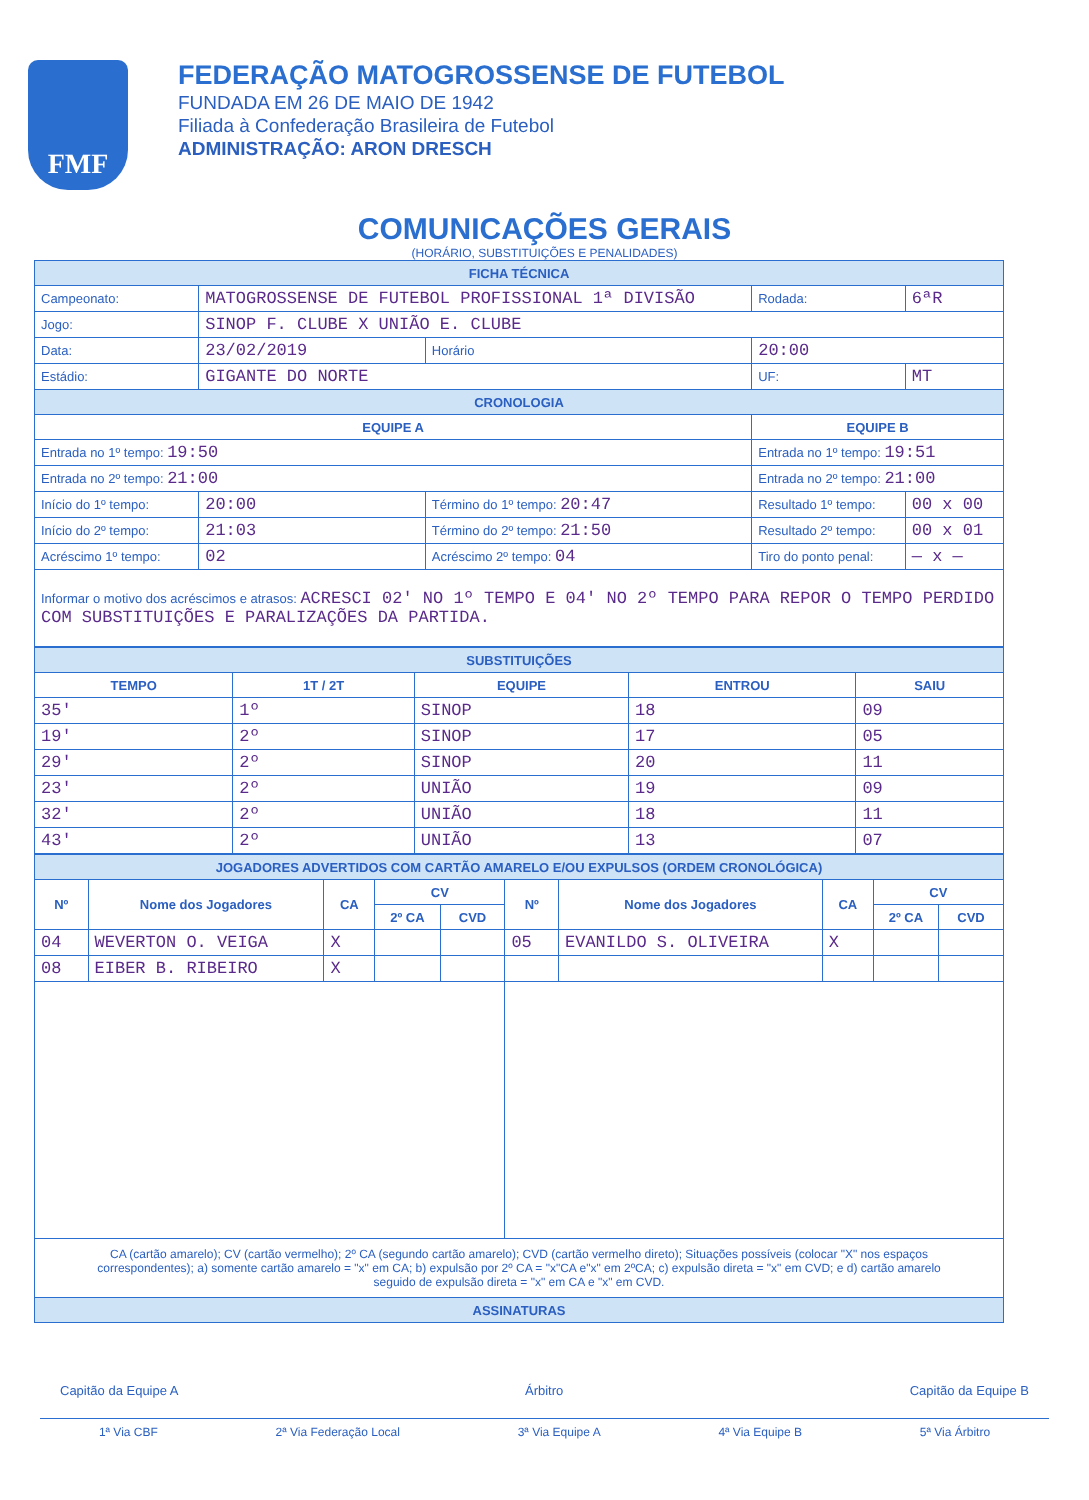FMF
FEDERAÇÃO MATOGROSSENSE DE FUTEBOL
FUNDADA EM 26 DE MAIO DE 1942
Filiada à Confederação Brasileira de Futebol
ADMINISTRAÇÃO: ARON DRESCH
COMUNICAÇÕES GERAIS
(HORÁRIO, SUBSTITUIÇÕES E PENALIDADES)
| FICHA TÉCNICA | | | | | |
| --- | --- | --- | --- | --- | --- |
| Campeonato: | MATOGROSSENSE DE FUTEBOL PROFISSIONAL 1ª DIVISÃO | | | Rodada: | 6ªR |
| Jogo: | SINOP F. CLUBE X UNIÃO E. CLUBE | | | | |
| Data: | 23/02/2019 | Horário | 20:00 | | |
| Estádio: | GIGANTE DO NORTE | | | UF: | MT |
| CRONOLOGIA | | | | | |
| EQUIPE A | | | EQUIPE B | | |
| Entrada no 1º tempo: 19:50 | | | Entrada no 1º tempo: 19:51 | | |
| Entrada no 2º tempo: 21:00 | | | Entrada no 2º tempo: 21:00 | | |
| Início do 1º tempo: | 20:00 | Término do 1º tempo: 20:47 | Resultado 1º tempo: | | 00 x 00 |
| Início do 2º tempo: | 21:03 | Término do 2º tempo: 21:50 | Resultado 2º tempo: | | 00 x 01 |
| Acréscimo 1º tempo: | 02 | Acréscimo 2º tempo: 04 | Tiro do ponto penal: | | — x — |
| Informar o motivo dos acréscimos e atrasos: ACRESCI 02' NO 1º TEMPO E 04' NO 2º TEMPO PARA REPOR O TEMPO PERDIDO COM SUBSTITUIÇÕES E PARALIZAÇÕES DA PARTIDA. | | | | | |
| SUBSTITUIÇÕES | | | | |
| --- | --- | --- | --- | --- |
| TEMPO | 1T / 2T | EQUIPE | ENTROU | SAIU |
| 35' | 1º | SINOP | 18 | 09 |
| 19' | 2º | SINOP | 17 | 05 |
| 29' | 2º | SINOP | 20 | 11 |
| 23' | 2º | UNIÃO | 19 | 09 |
| 32' | 2º | UNIÃO | 18 | 11 |
| 43' | 2º | UNIÃO | 13 | 07 |
| JOGADORES ADVERTIDOS COM CARTÃO AMARELO E/OU EXPULSOS (ORDEM CRONOLÓGICA) | | | | | | | | | |
| --- | --- | --- | --- | --- | --- | --- | --- | --- | --- |
| Nº | Nome dos Jogadores | CA | CV | | Nº | Nome dos Jogadores | CA | CV | |
| | | | 2º CA | CVD | | | | 2º CA | CVD |
| 04 | WEVERTON O. VEIGA | X | | | 05 | EVANILDO S. OLIVEIRA | X | | |
| 08 | EIBER B. RIBEIRO | X | | | | | | | |
| CA (cartão amarelo); CV (cartão vermelho); 2º CA (segundo cartão amarelo); CVD (cartão vermelho direto); Situações possíveis (colocar "X" nos espaços correspondentes); a) somente cartão amarelo = "x" em CA; b) expulsão por 2º CA = "x"CA e"x" em 2ºCA; c) expulsão direta = "x" em CVD; e d) cartão amarelo seguido de expulsão direta = "x" em CA e "x" em CVD. | | | | | | | | | |
| ASSINATURAS | | | | | | | | | |
Capitão da Equipe A Árbitro Capitão da Equipe B
1ª Via CBF 2ª Via Federação Local 3ª Via Equipe A 4ª Via Equipe B 5ª Via Árbitro